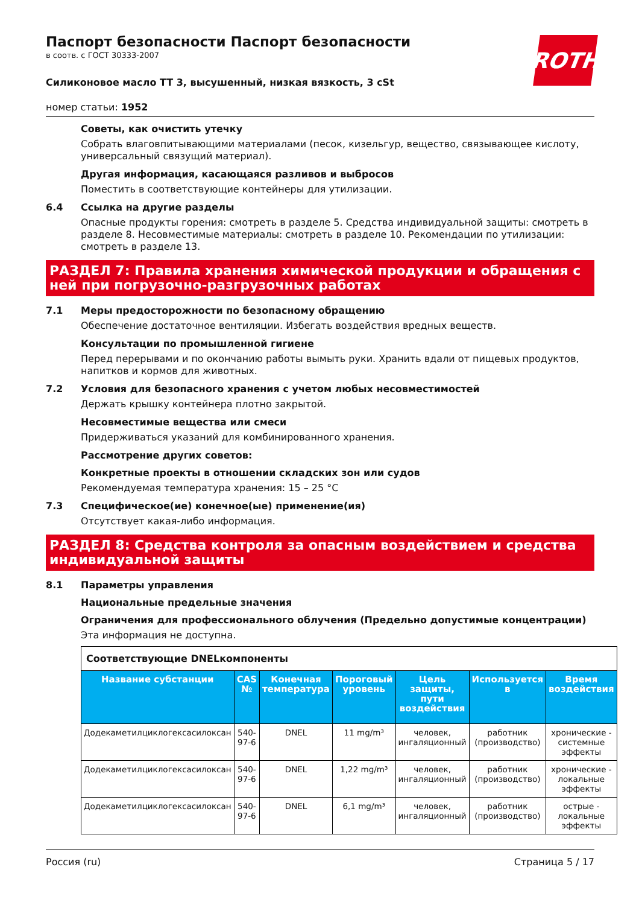ROTH
Паспорт безопасности Паспорт безопасности
в соотв. с ГОСТ 30333-2007
Силиконовое масло TT 3, высушенный, низкая вязкость, 3 cSt
номер статьи: 1952
Советы, как очистить утечку
Собрать влаговпитывающими материалами (песок, кизельгур, вещество, связывающее кислоту, универсальный связущий материал).
Другая информация, касающаяся разливов и выбросов
Поместить в соответствующие контейнеры для утилизации.
6.4 Ссылка на другие разделы
Опасные продукты горения: смотреть в разделе 5. Средства индивидуальной защиты: смотреть в разделе 8. Несовместимые материалы: смотреть в разделе 10. Рекомендации по утилизации: смотреть в разделе 13.
РАЗДЕЛ 7: Правила хранения химической продукции и обращения с ней при погрузочно-разгрузочных работах
7.1 Меры предосторожности по безопасному обращению
Обеспечение достаточное вентиляции. Избегать воздействия вредных веществ.
Консультации по промышленной гигиене
Перед перерывами и по окончанию работы вымыть руки. Хранить вдали от пищевых продуктов, напитков и кормов для животных.
7.2 Условия для безопасного хранения с учетом любых несовместимостей
Держать крышку контейнера плотно закрытой.
Несовместимые вещества или смеси
Придерживаться указаний для комбинированного хранения.
Рассмотрение других советов:
Конкретные проекты в отношении складских зон или судов
Рекомендуемая температура хранения: 15 – 25 °C
7.3 Специфическое(ие) конечное(ые) применение(ия)
Отсутствует какая-либо информация.
РАЗДЕЛ 8: Средства контроля за опасным воздействием и средства индивидуальной защиты
8.1 Параметры управления
Национальные предельные значения
Ограничения для профессионального облучения (Предельно допустимые концентрации)
Эта информация не доступна.
| Соответствующие DNELкомпоненты | | | | | | |
| Название субстанции | CAS № | Конечная температура | Пороговый уровень | Цель защиты, пути воздействия | Используется в | Время воздействия |
| Додекаметилциклогексасилоксан | 540-97-6 | DNEL | 11 mg/m³ | человек, ингаляционный | работник (производство) | хронические - системные эффекты |
| Додекаметилциклогексасилоксан | 540-97-6 | DNEL | 1,22 mg/m³ | человек, ингаляционный | работник (производство) | хронические - локальные эффекты |
| Додекаметилциклогексасилоксан | 540-97-6 | DNEL | 6,1 mg/m³ | человек, ингаляционный | работник (производство) | острые - локальные эффекты |
Россия (ru) Страница 5 / 17